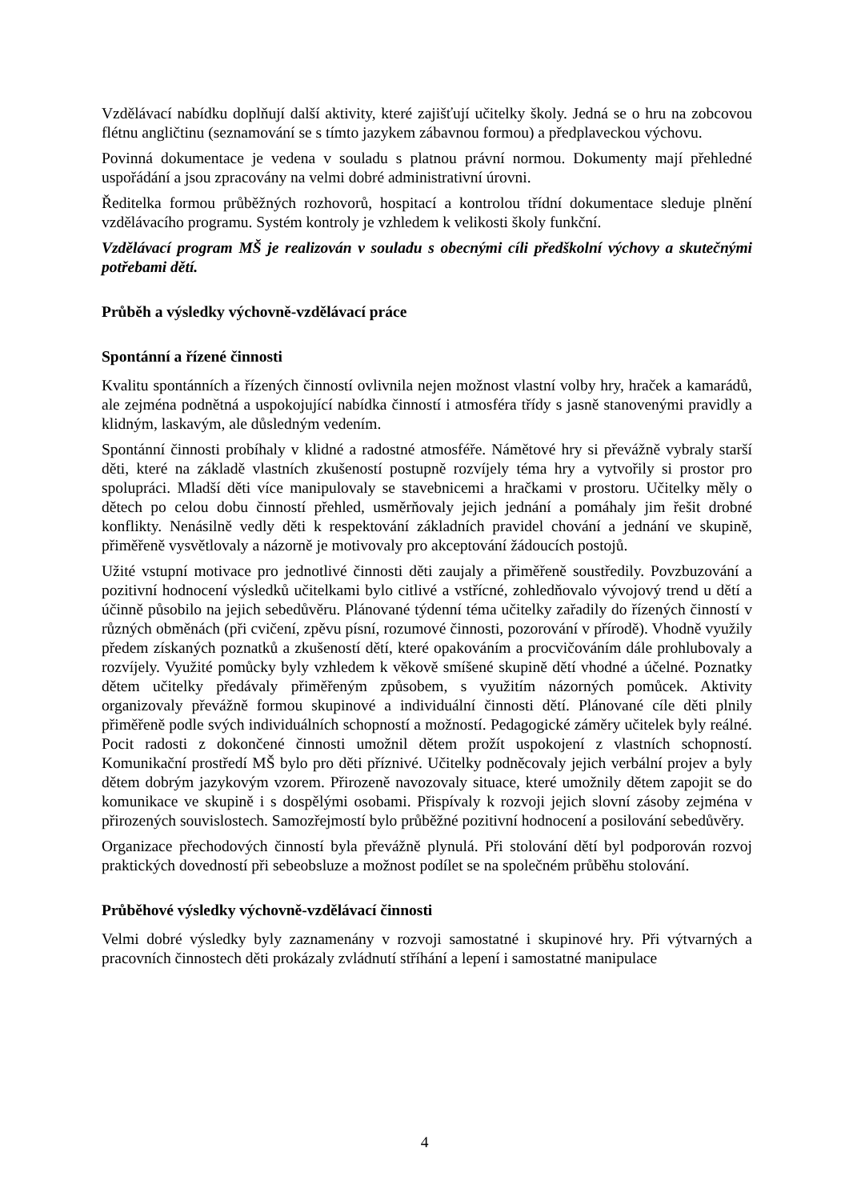Vzdělávací nabídku doplňují další aktivity, které zajišťují učitelky školy. Jedná se o hru na zobcovou flétnu angličtinu (seznamování se s tímto jazykem zábavnou formou) a předplaveckou výchovu.
Povinná dokumentace je vedena v souladu s platnou právní normou. Dokumenty mají přehledné uspořádání a jsou zpracovány na velmi dobré administrativní úrovni.
Ředitelka formou průběžných rozhovorů, hospitací a kontrolou třídní dokumentace sleduje plnění vzdělávacího programu. Systém kontroly je vzhledem k velikosti školy funkční.
Vzdělávací program MŠ je realizován v souladu s obecnými cíli předškolní výchovy a skutečnými potřebami dětí.
Průběh a výsledky výchovně-vzdělávací práce
Spontánní a řízené činnosti
Kvalitu spontánních a řízených činností ovlivnila nejen možnost vlastní volby hry, hraček a kamarádů, ale zejména podnětná a uspokojující nabídka činností i atmosféra třídy s jasně stanovenými pravidly a klidným, laskavým, ale důsledným vedením.
Spontánní činnosti probíhaly v klidné a radostné atmosféře. Námětové hry si převážně vybraly starší děti, které na základě vlastních zkušeností postupně rozvíjely téma hry a vytvořily si prostor pro spolupráci. Mladší děti více manipulovaly se stavebnicemi a hračkami v prostoru. Učitelky měly o dětech po celou dobu činností přehled, usměrňovaly jejich jednání a pomáhaly jim řešit drobné konflikty. Nenásilně vedly děti k respektování základních pravidel chování a jednání ve skupině, přiměřeně vysvětlovaly a názorně je motivovaly pro akceptování žádoucích postojů.
Užité vstupní motivace pro jednotlivé činnosti děti zaujaly a přiměřeně soustředily. Povzbuzování a pozitivní hodnocení výsledků učitelkami bylo citlivé a vstřícné, zohledňovalo vývojový trend u dětí a účinně působilo na jejich sebedůvěru. Plánované týdenní téma učitelky zařadily do řízených činností v různých obměnách (při cvičení, zpěvu písní, rozumové činnosti, pozorování v přírodě). Vhodně využily předem získaných poznatků a zkušeností dětí, které opakováním a procvičováním dále prohlubovaly a rozvíjely. Využité pomůcky byly vzhledem k věkově smíšené skupině dětí vhodné a účelné. Poznatky dětem učitelky předávaly přiměřeným způsobem, s využitím názorných pomůcek. Aktivity organizovaly převážně formou skupinové a individuální činnosti dětí. Plánované cíle děti plnily přiměřeně podle svých individuálních schopností a možností. Pedagogické záměry učitelek byly reálné. Pocit radosti z dokončené činnosti umožnil dětem prožít uspokojení z vlastních schopností. Komunikační prostředí MŠ bylo pro děti příznivé. Učitelky podněcovaly jejich verbální projev a byly dětem dobrým jazykovým vzorem. Přirozeně navozovaly situace, které umožnily dětem zapojit se do komunikace ve skupině i s dospělými osobami. Přispívaly k rozvoji jejich slovní zásoby zejména v přirozených souvislostech. Samozřejmostí bylo průběžné pozitivní hodnocení a posilování sebedůvěry.
Organizace přechodových činností byla převážně plynulá. Při stolování dětí byl podporován rozvoj praktických dovedností při sebeobsluze a možnost podílet se na společném průběhu stolování.
Průběhové výsledky výchovně-vzdělávací činnosti
Velmi dobré výsledky byly zaznamenány v rozvoji samostatné i skupinové hry. Při výtvarných a pracovních činnostech děti prokázaly zvládnutí stříhání a lepení i samostatné manipulace
4